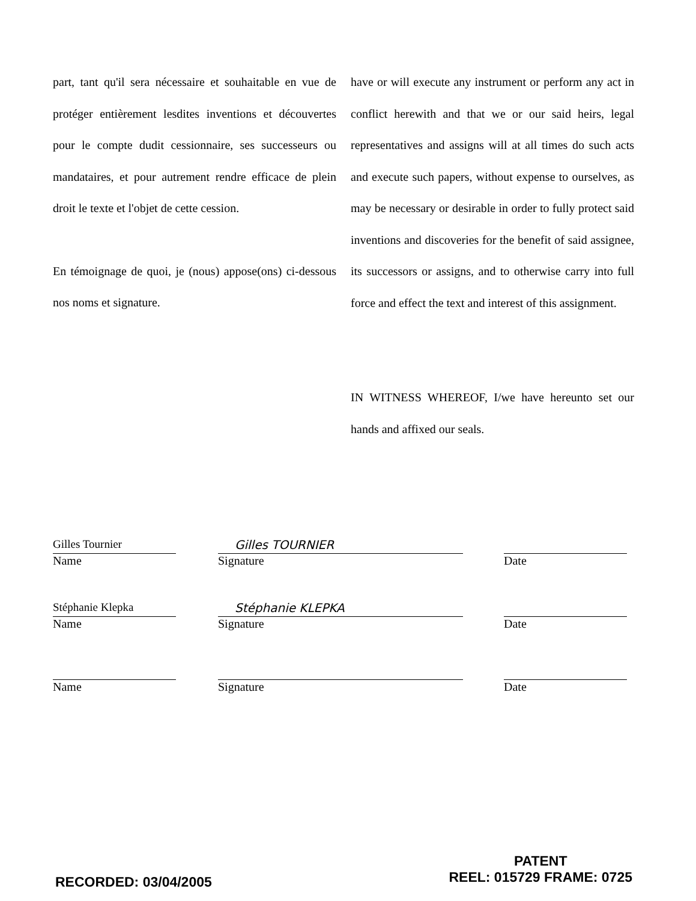part, tant qu'il sera nécessaire et souhaitable en vue de protéger entièrement lesdites inventions et découvertes pour le compte dudit cessionnaire, ses successeurs ou mandataires, et pour autrement rendre efficace de plein droit le texte et l'objet de cette cession.
En témoignage de quoi, je (nous) appose(ons) ci-dessous nos noms et signature.
have or will execute any instrument or perform any act in conflict herewith and that we or our said heirs, legal representatives and assigns will at all times do such acts and execute such papers, without expense to ourselves, as may be necessary or desirable in order to fully protect said inventions and discoveries for the benefit of said assignee, its successors or assigns, and to otherwise carry into full force and effect the text and interest of this assignment.
IN WITNESS WHEREOF, I/we have hereunto set our hands and affixed our seals.
Gilles Tournier
Name
Gilles TOURNIER
Signature
Date
Stéphanie Klepka
Name
Stéphanie KLEPKA
Signature
Date
Name Signature Date
RECORDED: 03/04/2005
PATENT
REEL: 015729 FRAME: 0725